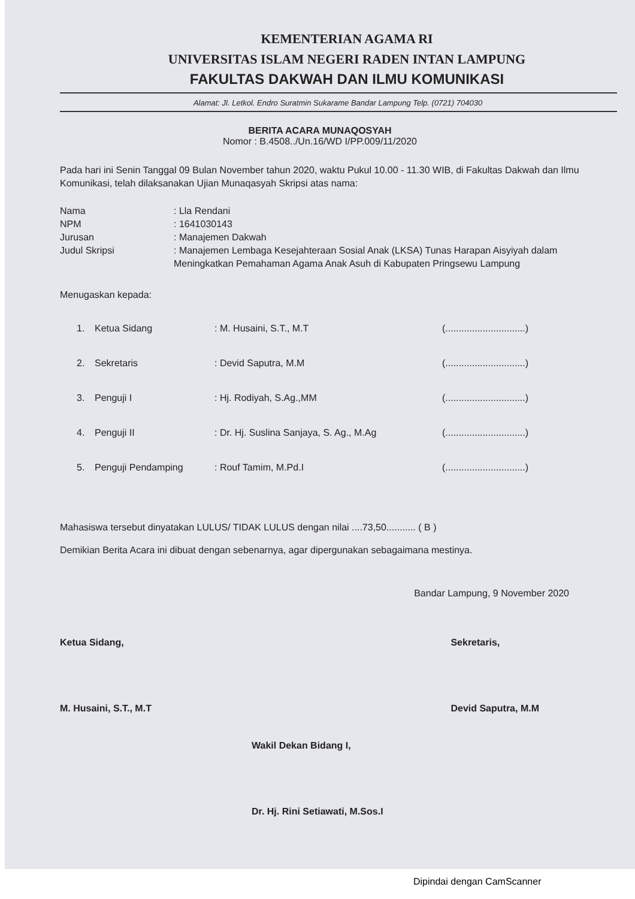KEMENTERIAN AGAMA RI
UNIVERSITAS ISLAM NEGERI RADEN INTAN LAMPUNG
FAKULTAS DAKWAH DAN ILMU KOMUNIKASI
Alamat: Jl. Letkol. Endro Suratmin Sukarame Bandar Lampung Telp. (0721) 704030
BERITA ACARA MUNAQOSYAH
Nomor : B.4508../Un.16/WD I/PP.009/11/2020
Pada hari ini Senin Tanggal 09 Bulan November tahun 2020, waktu Pukul 10.00 - 11.30 WIB, di Fakultas Dakwah dan Ilmu Komunikasi, telah dilaksanakan Ujian Munaqasyah Skripsi atas nama:
Nama
: Lla Rendani
NPM
: 1641030143
Jurusan
: Manajemen Dakwah
Judul Skripsi
: Manajemen Lembaga Kesejahteraan Sosial Anak (LKSA) Tunas Harapan Aisyiyah dalam Meningkatkan Pemahaman Agama Anak Asuh di Kabupaten Pringsewu Lampung
Menugaskan kepada:
1. Ketua Sidang: M. Husaini, S.T., M.T (..............................)
2. Sekretaris: Devid Saputra, M.M (..............................)
3. Penguji I: Hj. Rodiyah, S.Ag.,MM (..............................)
4. Penguji II: Dr. Hj. Suslina Sanjaya, S. Ag., M.Ag (..............................)
5. Penguji Pendamping: Rouf Tamim, M.Pd.I (..............................)
Mahasiswa tersebut dinyatakan LULUS/ TIDAK LULUS dengan nilai ....73,50........... ( B )
Demikian Berita Acara ini dibuat dengan sebenarnya, agar dipergunakan sebagaimana mestinya.
Bandar Lampung, 9 November 2020
Ketua Sidang,
M. Husaini, S.T., M.T
Sekretaris,
Devid Saputra, M.M
Wakil Dekan Bidang I,
Dr. Hj. Rini Setiawati, M.Sos.I
Dipindai dengan CamScanner